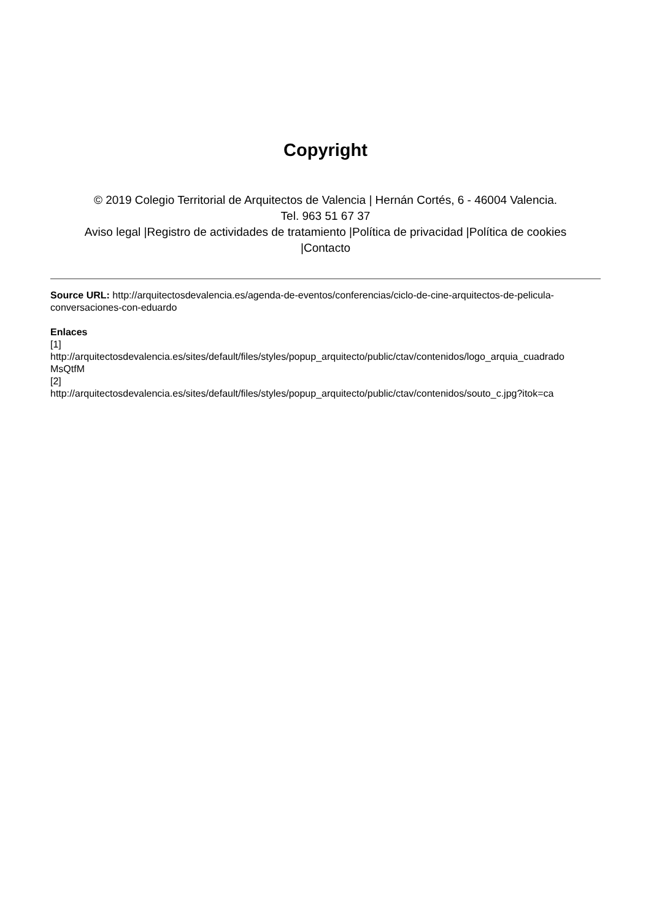Copyright
© 2019 Colegio Territorial de Arquitectos de Valencia | Hernán Cortés, 6 - 46004 Valencia.
Tel. 963 51 67 37
Aviso legal |Registro de actividades de tratamiento |Política de privacidad |Política de cookies
|Contacto
Source URL: http://arquitectosdevalencia.es/agenda-de-eventos/conferencias/ciclo-de-cine-arquitectos-de-pelicula-conversaciones-con-eduardo
Enlaces
[1]
http://arquitectosdevalencia.es/sites/default/files/styles/popup_arquitecto/public/ctav/contenidos/logo_arquia_cuadrado
MsQtfM
[2]
http://arquitectosdevalencia.es/sites/default/files/styles/popup_arquitecto/public/ctav/contenidos/souto_c.jpg?itok=ca